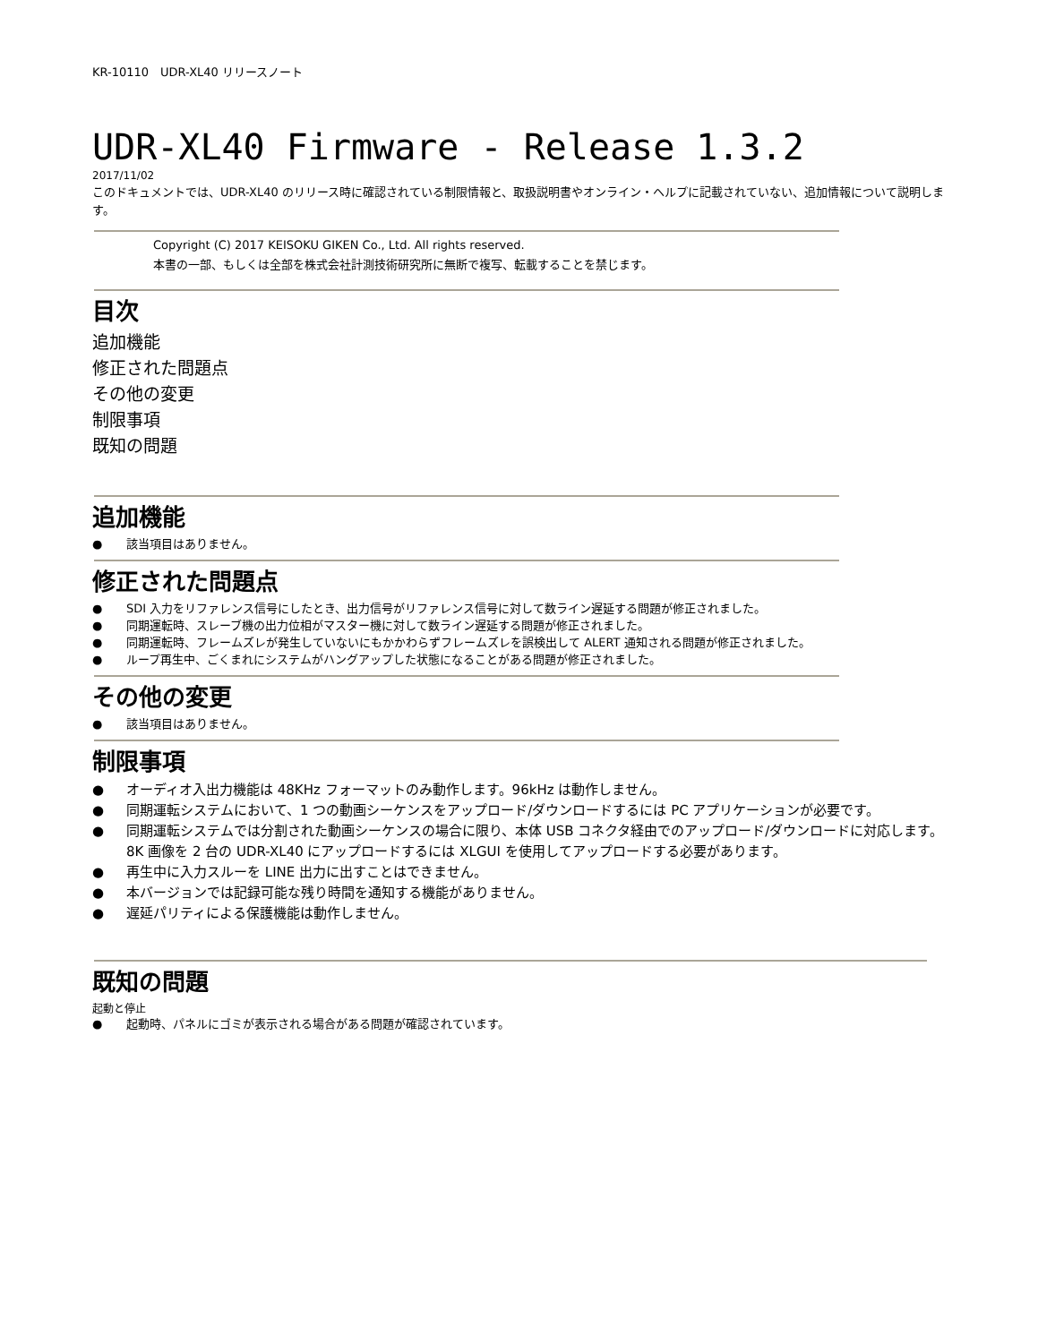KR-10110　UDR-XL40 リリースノート
UDR-XL40 Firmware - Release 1.3.2
2017/11/02
このドキュメントでは、UDR-XL40 のリリース時に確認されている制限情報と、取扱説明書やオンライン・ヘルプに記載されていない、追加情報について説明します。
Copyright (C) 2017 KEISOKU GIKEN Co., Ltd. All rights reserved.
本書の一部、もしくは全部を株式会社計測技術研究所に無断で複写、転載することを禁じます。
目次
追加機能
修正された問題点
その他の変更
制限事項
既知の問題
追加機能
● 該当項目はありません。
修正された問題点
● SDI 入力をリファレンス信号にしたとき、出力信号がリファレンス信号に対して数ライン遅延する問題が修正されました。
● 同期運転時、スレーブ機の出力位相がマスター機に対して数ライン遅延する問題が修正されました。
● 同期運転時、フレームズレが発生していないにもかかわらずフレームズレを誤検出して ALERT 通知される問題が修正されました。
● ループ再生中、ごくまれにシステムがハングアップした状態になることがある問題が修正されました。
その他の変更
● 該当項目はありません。
制限事項
● オーディオ入出力機能は 48KHz フォーマットのみ動作します。96kHz は動作しません。
● 同期運転システムにおいて、1 つの動画シーケンスをアップロード/ダウンロードするには PC アプリケーションが必要です。
● 同期運転システムでは分割された動画シーケンスの場合に限り、本体 USB コネクタ経由でのアップロード/ダウンロードに対応します。
8K 画像を 2 台の UDR-XL40 にアップロードするには XLGUI を使用してアップロードする必要があります。
● 再生中に入力スルーを LINE 出力に出すことはできません。
● 本バージョンでは記録可能な残り時間を通知する機能がありません。
● 遅延パリティによる保護機能は動作しません。
既知の問題
起動と停止
● 起動時、パネルにゴミが表示される場合がある問題が確認されています。